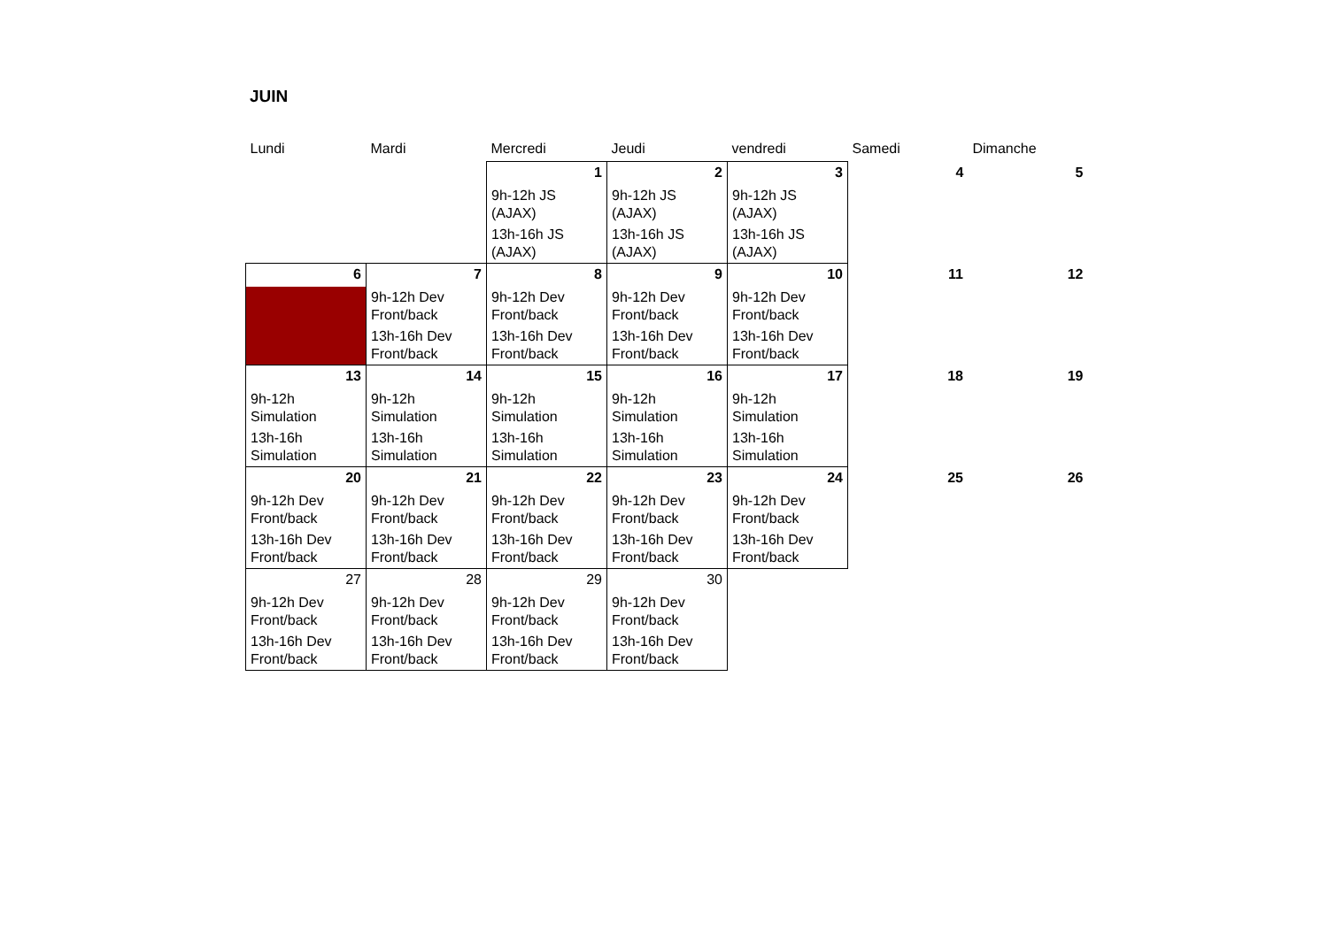JUIN
| Lundi | Mardi | Mercredi | Jeudi | vendredi | Samedi | Dimanche |
| | | 1 | 2 | 3 | 4 | 5 |
| | | 9h-12h JS (AJAX) | 9h-12h JS (AJAX) | 9h-12h JS (AJAX) | | |
| | | 13h-16h JS (AJAX) | 13h-16h JS (AJAX) | 13h-16h JS (AJAX) | | |
| 6 | 7 | 8 | 9 | 10 | 11 | 12 |
| | 9h-12h Dev Front/back | 9h-12h Dev Front/back | 9h-12h Dev Front/back | 9h-12h Dev Front/back | | |
| | 13h-16h Dev Front/back | 13h-16h Dev Front/back | 13h-16h Dev Front/back | 13h-16h Dev Front/back | | |
| 13 | 14 | 15 | 16 | 17 | 18 | 19 |
| 9h-12h Simulation | 9h-12h Simulation | 9h-12h Simulation | 9h-12h Simulation | 9h-12h Simulation | | |
| 13h-16h Simulation | 13h-16h Simulation | 13h-16h Simulation | 13h-16h Simulation | 13h-16h Simulation | | |
| 20 | 21 | 22 | 23 | 24 | 25 | 26 |
| 9h-12h Dev Front/back | 9h-12h Dev Front/back | 9h-12h Dev Front/back | 9h-12h Dev Front/back | 9h-12h Dev Front/back | | |
| 13h-16h Dev Front/back | 13h-16h Dev Front/back | 13h-16h Dev Front/back | 13h-16h Dev Front/back | 13h-16h Dev Front/back | | |
| 27 | 28 | 29 | 30 | | | |
| 9h-12h Dev Front/back | 9h-12h Dev Front/back | 9h-12h Dev Front/back | 9h-12h Dev Front/back | | | |
| 13h-16h Dev Front/back | 13h-16h Dev Front/back | 13h-16h Dev Front/back | 13h-16h Dev Front/back | | | |